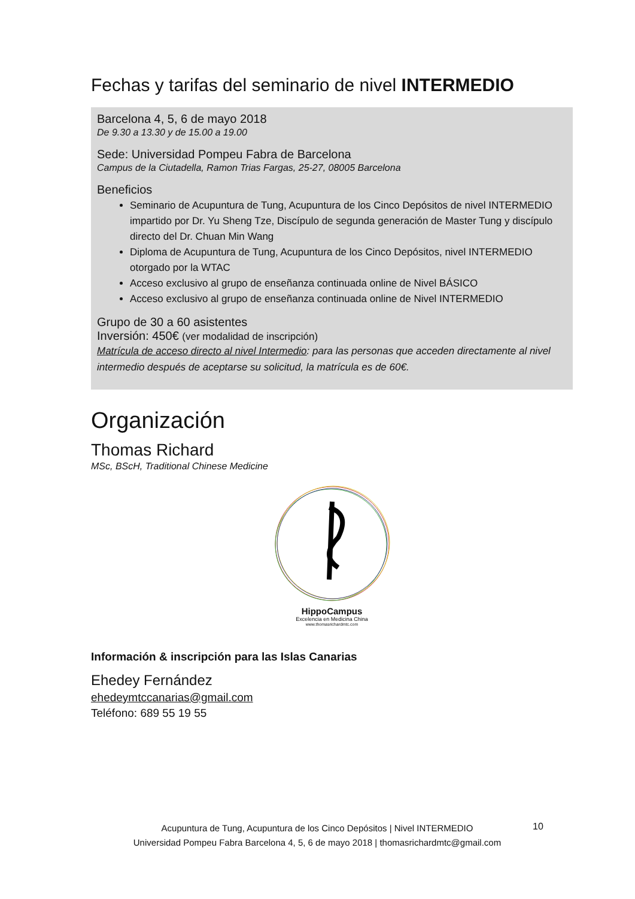Fechas y tarifas del seminario de nivel INTERMEDIO
Barcelona 4, 5, 6 de mayo 2018
De 9.30 a 13.30 y de 15.00 a 19.00
Sede: Universidad Pompeu Fabra de Barcelona
Campus de la Ciutadella, Ramon Trias Fargas, 25-27, 08005 Barcelona
Beneficios
Seminario de Acupuntura de Tung, Acupuntura de los Cinco Depósitos de nivel INTERMEDIO impartido por Dr. Yu Sheng Tze, Discípulo de segunda generación de Master Tung y discípulo directo del Dr. Chuan Min Wang
Diploma de Acupuntura de Tung, Acupuntura de los Cinco Depósitos, nivel INTERMEDIO otorgado por la WTAC
Acceso exclusivo al grupo de enseñanza continuada online de Nivel BÁSICO
Acceso exclusivo al grupo de enseñanza continuada online de Nivel INTERMEDIO
Grupo de 30 a 60 asistentes
Inversión: 450€ (ver modalidad de inscripción)
Matrícula de acceso directo al nivel Intermedio: para las personas que acceden directamente al nivel intermedio después de aceptarse su solicitud, la matrícula es de 60€.
Organización
Thomas Richard
MSc, BScH, Traditional Chinese Medicine
HippoCampus
Excelencia en Medicina China
www.thomasrichardmtc.com
Información & inscripción para las Islas Canarias
Ehedey Fernández
ehedeymtccanarias@gmail.com
Teléfono: 689 55 19 55
Acupuntura de Tung, Acupuntura de los Cinco Depósitos | Nivel INTERMEDIO
Universidad Pompeu Fabra Barcelona 4, 5, 6 de mayo 2018 | thomasrichardmtc@gmail.com
10